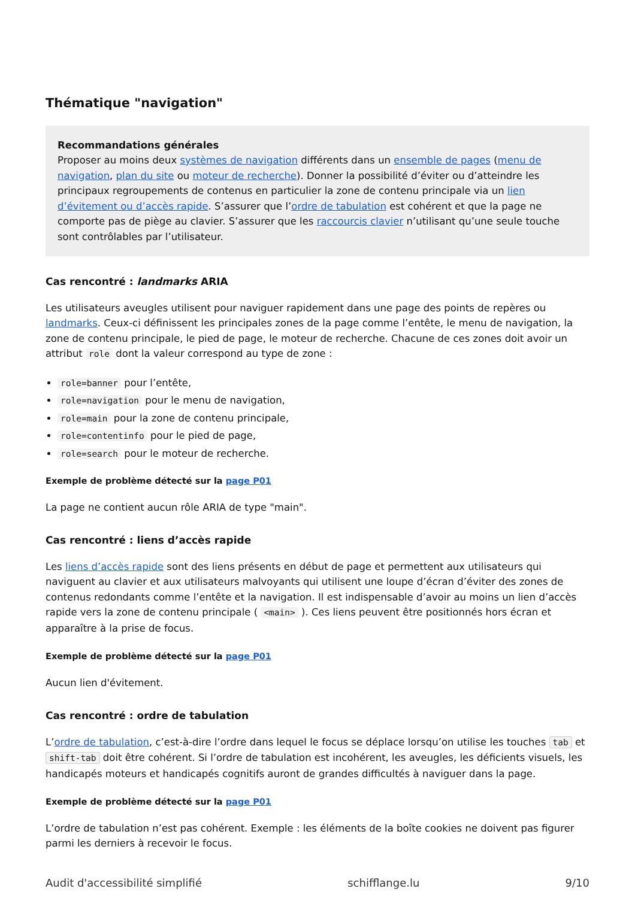Thématique "navigation"
Recommandations générales
Proposer au moins deux systèmes de navigation différents dans un ensemble de pages (menu de navigation, plan du site ou moteur de recherche). Donner la possibilité d’éviter ou d’atteindre les principaux regroupements de contenus en particulier la zone de contenu principale via un lien d’évitement ou d’accès rapide. S’assurer que l’ordre de tabulation est cohérent et que la page ne comporte pas de piège au clavier. S’assurer que les raccourcis clavier n’utilisant qu’une seule touche sont contrôlables par l’utilisateur.
Cas rencontré : landmarks ARIA
Les utilisateurs aveugles utilisent pour naviguer rapidement dans une page des points de repères ou landmarks. Ceux-ci définissent les principales zones de la page comme l’entête, le menu de navigation, la zone de contenu principale, le pied de page, le moteur de recherche. Chacune de ces zones doit avoir un attribut role dont la valeur correspond au type de zone :
role=banner pour l’entête,
role=navigation pour le menu de navigation,
role=main pour la zone de contenu principale,
role=contentinfo pour le pied de page,
role=search pour le moteur de recherche.
Exemple de problème détecté sur la page P01
La page ne contient aucun rôle ARIA de type "main".
Cas rencontré : liens d’accès rapide
Les liens d’accès rapide sont des liens présents en début de page et permettent aux utilisateurs qui naviguent au clavier et aux utilisateurs malvoyants qui utilisent une loupe d’écran d’éviter des zones de contenus redondants comme l’entête et la navigation. Il est indispensable d’avoir au moins un lien d’accès rapide vers la zone de contenu principale ( <main> ). Ces liens peuvent être positionnés hors écran et apparaître à la prise de focus.
Exemple de problème détecté sur la page P01
Aucun lien d'évitement.
Cas rencontré : ordre de tabulation
L’ordre de tabulation, c’est-à-dire l’ordre dans lequel le focus se déplace lorsqu’on utilise les touches tab et shift-tab doit être cohérent. Si l’ordre de tabulation est incohérent, les aveugles, les déficients visuels, les handicapés moteurs et handicapés cognitifs auront de grandes difficultés à naviguer dans la page.
Exemple de problème détecté sur la page P01
L’ordre de tabulation n’est pas cohérent. Exemple : les éléments de la boîte cookies ne doivent pas figurer parmi les derniers à recevoir le focus.
Audit d'accessibilité simplifié schifflange.lu 9/10